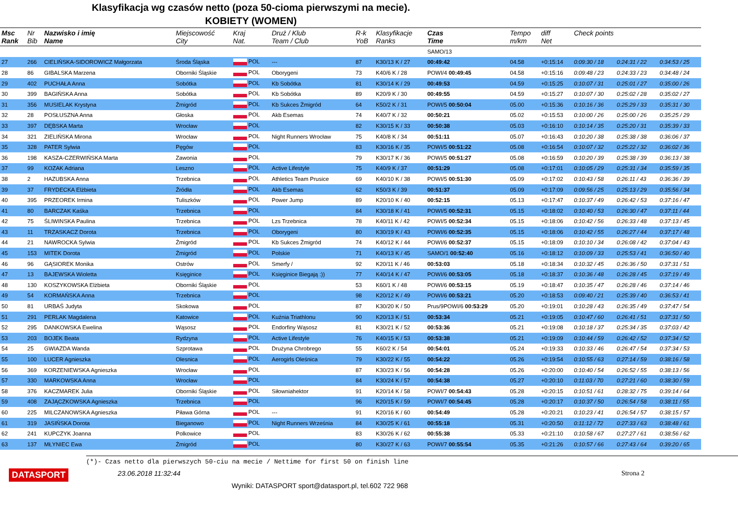Klasyfikacja wg czasów netto (poza 50-cioma pierwszymi na mecie).
KOBIETY (WOMEN)
| Msc Rank | Nr Bib | Nazwisko i imię Name | Miejscowość City | Kraj Nat. | Druż / Klub Team / Club | R-k YoB | Klasyfikacje Ranks | Czas Time | Tempo m/km | diff Net | Check points | | |
| --- | --- | --- | --- | --- | --- | --- | --- | --- | --- | --- | --- | --- | --- |
| | | | | | | | | SAMO/13 | | | | | |
| 27 | 266 | CIELIŃSKA-SIDOROWICZ Małgorzata | Środa Śląska | POL | --- | 87 | K30/13 K / 27 | 00:49:42 | 04.58 | +0:15:14 | 0:09:30 / 18 | 0:24:31 / 22 | 0:34:53 / 25 |
| 28 | 86 | GIBALSKA Marzena | Oborniki Śląskie | POL | Oborygeni | 73 | K40/6 K / 28 | POWI/4 00:49:45 | 04.58 | +0:15:16 | 0:09:48 / 23 | 0:24:33 / 23 | 0:34:48 / 24 |
| 29 | 402 | PUCHAŁA Anna | Sobótka | POL | Kb Sobótka | 81 | K30/14 K / 29 | 00:49:53 | 04.59 | +0:15:25 | 0:10:07 / 31 | 0:25:01 / 27 | 0:35:00 / 26 |
| 30 | 399 | BAGIŃSKA Anna | Sobótka | POL | Kb Sobótka | 89 | K20/9 K / 30 | 00:49:55 | 04.59 | +0:15:27 | 0:10:07 / 30 | 0:25:02 / 28 | 0:35:02 / 27 |
| 31 | 356 | MUSIELAK Krystyna | Żmigród | POL | Kb Sukces Żmigród | 64 | K50/2 K / 31 | POWI/5 00:50:04 | 05.00 | +0:15:36 | 0:10:16 / 36 | 0:25:29 / 33 | 0:35:31 / 30 |
| 32 | 28 | POSŁUSZNA Anna | Głoska | POL | Akb Esemas | 74 | K40/7 K / 32 | 00:50:21 | 05.02 | +0:15:53 | 0:10:00 / 26 | 0:25:00 / 26 | 0:35:25 / 29 |
| 33 | 397 | DĘBSKA Marta | Wrocław | POL | | 82 | K30/15 K / 33 | 00:50:38 | 05.03 | +0:16:10 | 0:10:14 / 35 | 0:25:20 / 31 | 0:35:39 / 33 |
| 34 | 321 | ZIELIŃSKA Mirona | Wrocław | POL | Night Runners Wrocław | 75 | K40/8 K / 34 | 00:51:11 | 05.07 | +0:16:43 | 0:10:20 / 38 | 0:25:38 / 38 | 0:36:06 / 37 |
| 35 | 328 | PATER Sylwia | Pęgów | POL | | 83 | K30/16 K / 35 | POWI/5 00:51:22 | 05.08 | +0:16:54 | 0:10:07 / 32 | 0:25:22 / 32 | 0:36:02 / 36 |
| 36 | 198 | KASZA-CZERWIŃSKA Marta | Zawonia | POL | | 79 | K30/17 K / 36 | POWI/5 00:51:27 | 05.08 | +0:16:59 | 0:10:20 / 39 | 0:25:38 / 39 | 0:36:13 / 38 |
| 37 | 99 | KOZAK Adriana | Leszno | POL | Active Lifestyle | 75 | K40/9 K / 37 | 00:51:29 | 05.08 | +0:17:01 | 0:10:05 / 29 | 0:25:31 / 34 | 0:35:59 / 35 |
| 38 | 2 | HAZUBSKA Anna | Trzebnica | POL | Athletics Team Prusice | 69 | K40/10 K / 38 | POWI/5 00:51:30 | 05.09 | +0:17:02 | 0:10:43 / 58 | 0:26:11 / 43 | 0:36:36 / 39 |
| 39 | 37 | FRYDECKA Elżbieta | Źródła | POL | Akb Esemas | 62 | K50/3 K / 39 | 00:51:37 | 05.09 | +0:17:09 | 0:09:56 / 25 | 0:25:13 / 29 | 0:35:56 / 34 |
| 40 | 395 | PRZEOREK Irmina | Tuliszków | POL | Power Jump | 89 | K20/10 K / 40 | 00:52:15 | 05.13 | +0:17:47 | 0:10:37 / 49 | 0:26:42 / 53 | 0:37:16 / 47 |
| 41 | 80 | BARCZAK Kaśka | Trzebnica | POL | | 84 | K30/18 K / 41 | POWI/5 00:52:31 | 05.15 | +0:18:02 | 0:10:40 / 53 | 0:26:30 / 47 | 0:37:11 / 44 |
| 42 | 75 | ŚLIWINSKA Paulina | Trzebnica | POL | Lzs Trzebnica | 78 | K40/11 K / 42 | POWI/5 00:52:34 | 05.15 | +0:18:06 | 0:10:42 / 56 | 0:26:33 / 48 | 0:37:13 / 45 |
| 43 | 11 | TRZASKACZ Dorota | Trzebnica | POL | Oborygeni | 80 | K30/19 K / 43 | POWI/6 00:52:35 | 05.15 | +0:18:06 | 0:10:42 / 55 | 0:26:27 / 44 | 0:37:17 / 48 |
| 44 | 21 | NAWROCKA Sylwia | Żmigród | POL | Kb Sukces Żmigród | 74 | K40/12 K / 44 | POWI/6 00:52:37 | 05.15 | +0:18:09 | 0:10:10 / 34 | 0:26:08 / 42 | 0:37:04 / 43 |
| 45 | 153 | MITEK Dorota | Żmigród | POL | Polskie | 71 | K40/13 K / 45 | SAMO/1 00:52:40 | 05.16 | +0:18:12 | 0:10:09 / 33 | 0:25:53 / 41 | 0:36:50 / 40 |
| 46 | 96 | GĄSIOREK Monika | Ostrów | POL | Smerfy / | 92 | K20/11 K / 46 | 00:53:03 | 05.18 | +0:18:34 | 0:10:32 / 45 | 0:26:36 / 50 | 0:37:31 / 51 |
| 47 | 13 | BAJEWSKA Wioletta | Księginice | POL | Księginice Biegają :)) | 77 | K40/14 K / 47 | POWI/6 00:53:05 | 05.18 | +0:18:37 | 0:10:36 / 48 | 0:26:28 / 45 | 0:37:19 / 49 |
| 48 | 130 | KOSZYKOWSKA Elżbieta | Oborniki Śląskie | POL | | 53 | K60/1 K / 48 | POWI/6 00:53:15 | 05.19 | +0:18:47 | 0:10:35 / 47 | 0:26:28 / 46 | 0:37:14 / 46 |
| 49 | 54 | KORMAŃSKA Anna | Trzebnica | POL | | 98 | K20/12 K / 49 | POWI/6 00:53:21 | 05.20 | +0:18:53 | 0:09:40 / 21 | 0:25:39 / 40 | 0:36:53 / 41 |
| 50 | 81 | URBAŚ Judyta | Skokowa | POL | | 87 | K30/20 K / 50 | Prus/9POWI/6 00:53:29 | 05.20 | +0:19:01 | 0:10:28 / 43 | 0:26:35 / 49 | 0:37:47 / 54 |
| 51 | 291 | PERLAK Magdalena | Katowice | POL | Kuźnia Triathlonu | 90 | K20/13 K / 51 | 00:53:34 | 05.21 | +0:19:05 | 0:10:47 / 60 | 0:26:41 / 51 | 0:37:31 / 50 |
| 52 | 295 | DANKOWSKA Ewelina | Wąsosz | POL | Endorfiny Wąsosz | 81 | K30/21 K / 52 | 00:53:36 | 05.21 | +0:19:08 | 0:10:18 / 37 | 0:25:34 / 35 | 0:37:03 / 42 |
| 53 | 203 | BOJEK Beata | Rydzyna | POL | Active Lifestyle | 76 | K40/15 K / 53 | 00:53:38 | 05.21 | +0:19:09 | 0:10:44 / 59 | 0:26:42 / 52 | 0:37:34 / 52 |
| 54 | 25 | GWIAZDA Wanda | Szprotawa | POL | Drużyna Chrobrego | 55 | K60/2 K / 54 | 00:54:01 | 05.24 | +0:19:33 | 0:10:33 / 46 | 0:26:47 / 54 | 0:37:34 / 53 |
| 55 | 100 | LUCER Agnieszka | Olesnica | POL | Aerogirls Oleśnica | 79 | K30/22 K / 55 | 00:54:22 | 05.26 | +0:19:54 | 0:10:55 / 63 | 0:27:14 / 59 | 0:38:16 / 58 |
| 56 | 369 | KORZENIEWSKA Agnieszka | Wrocław | POL | | 87 | K30/23 K / 56 | 00:54:28 | 05.26 | +0:20:00 | 0:10:40 / 54 | 0:26:52 / 55 | 0:38:13 / 56 |
| 57 | 330 | MARKOWSKA Anna | Wrocław | POL | | 84 | K30/24 K / 57 | 00:54:38 | 05.27 | +0:20:10 | 0:11:03 / 70 | 0:27:21 / 60 | 0:38:30 / 59 |
| 58 | 376 | KACZMAREK Julia | Oborniki Śląskie | POL | Siłowniahektor | 91 | K20/14 K / 58 | POWI/7 00:54:43 | 05.28 | +0:20:15 | 0:10:51 / 61 | 0:28:32 / 75 | 0:39:14 / 64 |
| 59 | 408 | ZAJĄCZKOWSKA Agnieszka | Trzebnica | POL | | 96 | K20/15 K / 59 | POWI/7 00:54:45 | 05.28 | +0:20:17 | 0:10:37 / 50 | 0:26:54 / 58 | 0:38:11 / 55 |
| 60 | 225 | MILCZANOWSKA Agnieszka | Piława Górna | POL | --- | 91 | K20/16 K / 60 | 00:54:49 | 05.28 | +0:20:21 | 0:10:23 / 41 | 0:26:54 / 57 | 0:38:15 / 57 |
| 61 | 319 | JASIŃSKA Dorota | Bieganowo | POL | Night Runners Września | 84 | K30/25 K / 61 | 00:55:18 | 05.31 | +0:20:50 | 0:11:12 / 72 | 0:27:33 / 63 | 0:38:48 / 61 |
| 62 | 241 | KUPCZYK Joanna | Polkowice | POL | | 83 | K30/26 K / 62 | 00:55:38 | 05.33 | +0:21:10 | 0:10:58 / 67 | 0:27:27 / 61 | 0:38:56 / 62 |
| 63 | 137 | MŁYNIEC Ewa | Żmigród | POL | | 80 | K30/27 K / 63 | POWI/7 00:55:54 | 05.35 | +0:21:26 | 0:10:57 / 66 | 0:27:43 / 64 | 0:39:20 / 65 |
(*)- Czas netto dla pierwszych 50-ciu na mecie / Nettime for first 50 on finish line
DATASPORT 23.06.2018 11:32:44 Strona 2
Wyniki: DATASPORT sport@datasport.pl, tel.602 722 968